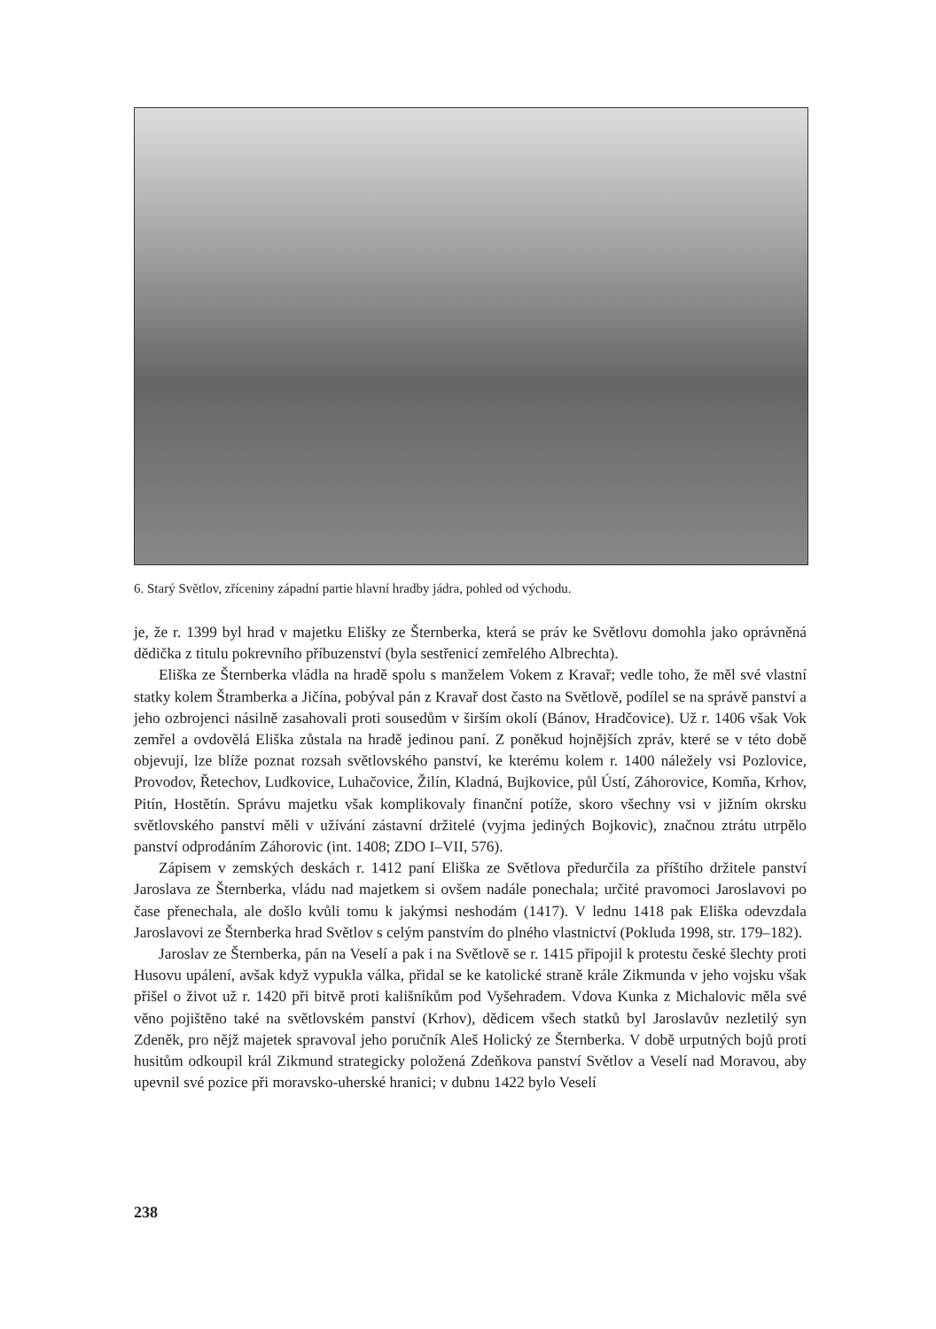6. Starý Světlov, zříceniny západní partie hlavní hradby jádra, pohled od východu.
je, že r. 1399 byl hrad v majetku Elišky ze Šternberka, která se práv ke Světlovu domohla jako oprávněná dědička z titulu pokrevního příbuzenství (byla sestřenicí zemřelého Albrechta).
Eliška ze Šternberka vládla na hradě spolu s manželem Vokem z Kravař; vedle toho, že měl své vlastní statky kolem Štramberka a Jičína, pobýval pán z Kravař dost často na Světlově, podílel se na správě panství a jeho ozbrojenci násilně zasahovali proti sousedům v širším okolí (Bánov, Hradčovice). Už r. 1406 však Vok zemřel a ovdovělá Eliška zůstala na hradě jedinou paní. Z poněkud hojnějších zpráv, které se v této době objevují, lze blíže poznat rozsah světlovského panství, ke kterému kolem r. 1400 náležely vsi Pozlovice, Provodov, Řetechov, Ludkovice, Luhačovice, Žilín, Kladná, Bujkovice, půl Ústí, Záhorovice, Komňa, Krhov, Pitín, Hostětín. Správu majetku však komplikovaly finanční potíže, skoro všechny vsi v jižním okrsku světlovského panství měli v užívání zástavní držitelé (vyjma jediných Bojkovic), značnou ztrátu utrpělo panství odprodáním Záhorovic (int. 1408; ZDO I–VII, 576).
Zápisem v zemských deskách r. 1412 paní Eliška ze Světlova předurčila za příštího držitele panství Jaroslava ze Šternberka, vládu nad majetkem si ovšem nadále ponechala; určité pravomoci Jaroslavovi po čase přenechala, ale došlo kvůli tomu k jakýmsi neshodám (1417). V lednu 1418 pak Eliška odevzdala Jaroslavovi ze Šternberka hrad Světlov s celým panstvím do plného vlastnictví (Pokluda 1998, str. 179–182).
Jaroslav ze Šternberka, pán na Veselí a pak i na Světlově se r. 1415 připojil k protestu české šlechty proti Husovu upálení, avšak když vypukla válka, přidal se ke katolické straně krále Zikmunda v jeho vojsku však přišel o život už r. 1420 při bitvě proti kališníkům pod Vyšehradem. Vdova Kunka z Michalovic měla své věno pojištěno také na světlovském panství (Krhov), dědicem všech statků byl Jaroslavův nezletilý syn Zdeněk, pro nějž majetek spravoval jeho poručník Aleš Holický ze Šternberka. V době urputných bojů proti husitům odkoupil král Zikmund strategicky položená Zdeňkova panství Světlov a Veselí nad Moravou, aby upevnil své pozice při moravsko-uherské hranici; v dubnu 1422 bylo Veselí
238